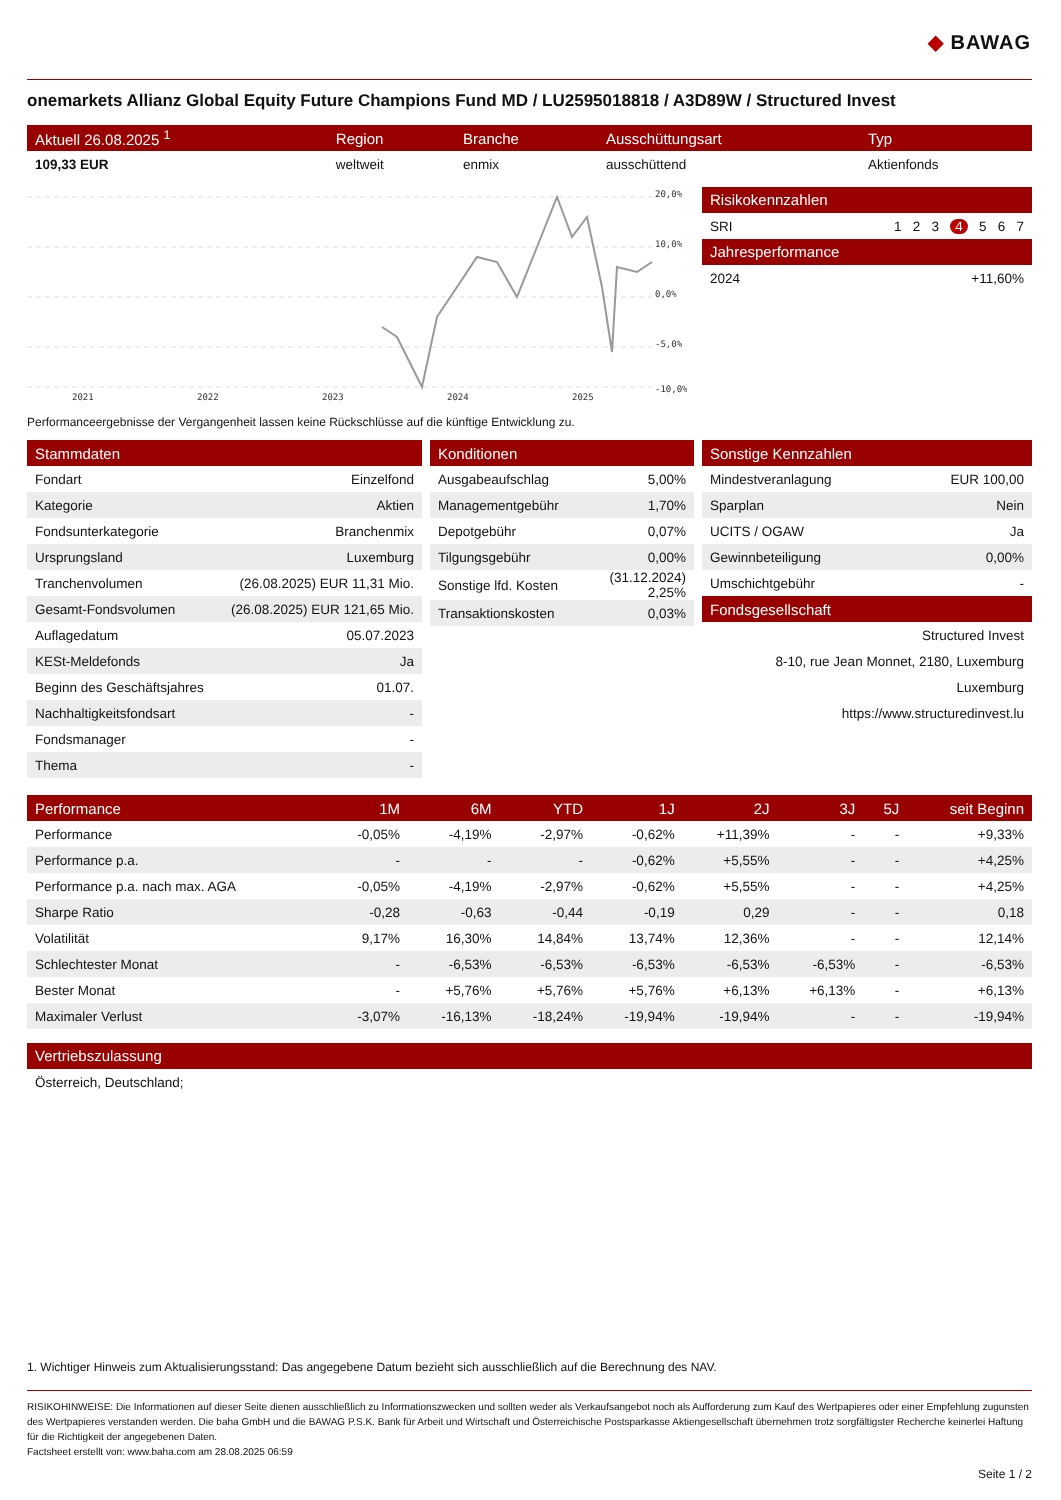◆ BAWAG
onemarkets Allianz Global Equity Future Champions Fund MD / LU2595018818 / A3D89W / Structured Invest
| Aktuell 26.08.2025 <sup>1</sup> | Region | Branche | Ausschüttungsart | Typ |
| --- | --- | --- | --- | --- |
| 109,33 EUR | weltweit | enmix | ausschüttend | Aktienfonds |
20,0%
10,0%
0,0%
-5,0%
-10,0%
2021
2022
2023
2024
2025
Performanceergebnisse der Vergangenheit lassen keine Rückschlüsse auf die künftige Entwicklung zu.
Risikokennzahlen
| SRI | 1 2 3 4 5 6 7 |
Jahresperformance
| 2024 | +11,60% |
| Stammdaten | |
| --- | --- |
| Fondart | Einzelfond |
| Kategorie | Aktien |
| Fondsunterkategorie | Branchenmix |
| Ursprungsland | Luxemburg |
| Tranchenvolumen | (26.08.2025) EUR 11,31 Mio. |
| Gesamt-Fondsvolumen | (26.08.2025) EUR 121,65 Mio. |
| Auflagedatum | 05.07.2023 |
| KESt-Meldefonds | Ja |
| Beginn des Geschäftsjahres | 01.07. |
| Nachhaltigkeitsfondsart | - |
| Fondsmanager | - |
| Thema | - |
| Konditionen | |
| --- | --- |
| Ausgabeaufschlag | 5,00% |
| Managementgebühr | 1,70% |
| Depotgebühr | 0,07% |
| Tilgungsgebühr | 0,00% |
| Sonstige lfd. Kosten | (31.12.2024) 2,25% |
| Transaktionskosten | 0,03% |
| Sonstige Kennzahlen | |
| --- | --- |
| Mindestveranlagung | EUR 100,00 |
| Sparplan | Nein |
| UCITS / OGAW | Ja |
| Gewinnbeteiligung | 0,00% |
| Umschichtgebühr | - |
| Fondsgesellschaft | |
| Structured Invest | |
| 8-10, rue Jean Monnet, 2180, Luxemburg | |
| Luxemburg | |
| https://www.structuredinvest.lu | |
| Performance | 1M | 6M | YTD | 1J | 2J | 3J | 5J | seit Beginn |
| --- | --- | --- | --- | --- | --- | --- | --- | --- |
| Performance | -0,05% | -4,19% | -2,97% | -0,62% | +11,39% | - | - | +9,33% |
| Performance p.a. | - | - | - | -0,62% | +5,55% | - | - | +4,25% |
| Performance p.a. nach max. AGA | -0,05% | -4,19% | -2,97% | -0,62% | +5,55% | - | - | +4,25% |
| Sharpe Ratio | -0,28 | -0,63 | -0,44 | -0,19 | 0,29 | - | - | 0,18 |
| Volatilität | 9,17% | 16,30% | 14,84% | 13,74% | 12,36% | - | - | 12,14% |
| Schlechtester Monat | - | -6,53% | -6,53% | -6,53% | -6,53% | -6,53% | - | -6,53% |
| Bester Monat | - | +5,76% | +5,76% | +5,76% | +6,13% | +6,13% | - | +6,13% |
| Maximaler Verlust | -3,07% | -16,13% | -18,24% | -19,94% | -19,94% | - | - | -19,94% |
Vertriebszulassung
Österreich, Deutschland;
1. Wichtiger Hinweis zum Aktualisierungsstand: Das angegebene Datum bezieht sich ausschließlich auf die Berechnung des NAV.
RISIKOHINWEISE: Die Informationen auf dieser Seite dienen ausschließlich zu Informationszwecken und sollten weder als Verkaufsangebot noch als Aufforderung zum Kauf des Wertpapieres oder einer Empfehlung zugunsten des Wertpapieres verstanden werden. Die baha GmbH und die BAWAG P.S.K. Bank für Arbeit und Wirtschaft und Österreichische Postsparkasse Aktiengesellschaft übernehmen trotz sorgfältigster Recherche keinerlei Haftung für die Richtigkeit der angegebenen Daten.
Factsheet erstellt von: www.baha.com am 28.08.2025 06:59
Seite 1 / 2